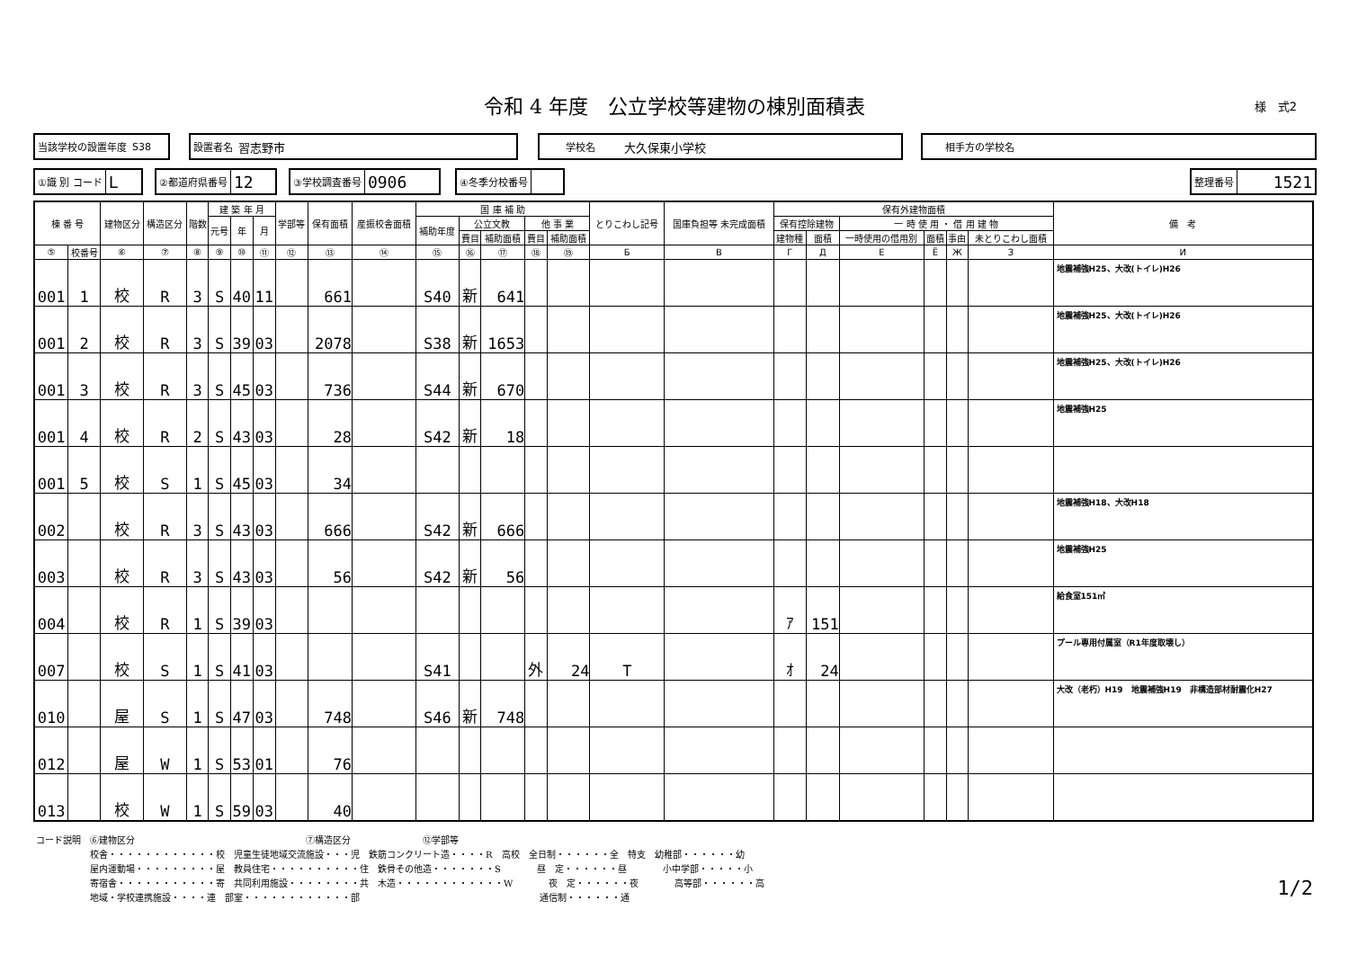令和 4 年度　公立学校等建物の棟別面積表 様　式2
当該学校の設置年度 S38 設置者名 習志野市 学校名 大久保東小学校 相手方の学校名
①識 別 コード L ②都道府県番号 12 ③学校調査番号 0906 ④冬季分校番号 整理番号 1521
| 棟 番 号 | | 建物区分 | 構造区分 | 階数 | 建 築 年 月 | | | 学部等 | 保有面積 | 産振校舎面積 | 国 庫 補 助 | | | | | とりこわし記号 | 国庫負担等 未完成面積 | 保有外建物面積 | | | | | | 備 考 |
| --- | --- | --- | --- | --- | --- | --- | --- | --- | --- | --- | --- | --- | --- | --- | --- | --- | --- | --- | --- | --- | --- | --- | --- | --- |
| | | | | | 元号 | 年 | 月 | | | | 補助年度 | 公立文教 | | 他 事 業 | | | | 保有控除建物 | | 一 時 使 用 ・ 借 用 建 物 | | | | |
| | | | | | | | | | | | | 費目 | 補助面積 | 費目 | 補助面積 | | | 建物種 | 面積 | 一時使用の借用別 | 面積 | 事由 | 未とりこわし面積 | |
| ⑤ | 校番号 | ⑥ | ⑦ | ⑧ | ⑨ | ⑩ | ⑪ | ⑫ | ⑬ | ⑭ | ⑮ | ⑯ | ⑰ | ⑱ | ⑲ | Б | В | Г | Д | Е | Ё | Ж | З | И |
| 001 | 1 | 校 | R | 3 | S | 40 | 11 | | 661 | | S40 | 新 | 641 | | | | | | | | | | | 地震補強H25、大改(トイレ)H26 |
| 001 | 2 | 校 | R | 3 | S | 39 | 03 | | 2078 | | S38 | 新 | 1653 | | | | | | | | | | | 地震補強H25、大改(トイレ)H26 |
| 001 | 3 | 校 | R | 3 | S | 45 | 03 | | 736 | | S44 | 新 | 670 | | | | | | | | | | | 地震補強H25、大改(トイレ)H26 |
| 001 | 4 | 校 | R | 2 | S | 43 | 03 | | 28 | | S42 | 新 | 18 | | | | | | | | | | | 地震補強H25 |
| 001 | 5 | 校 | S | 1 | S | 45 | 03 | | 34 | | | | | | | | | | | | | | | |
| 002 | | 校 | R | 3 | S | 43 | 03 | | 666 | | S42 | 新 | 666 | | | | | | | | | | | 地震補強H18、大改H18 |
| 003 | | 校 | R | 3 | S | 43 | 03 | | 56 | | S42 | 新 | 56 | | | | | | | | | | | 地震補強H25 |
| 004 | | 校 | R | 1 | S | 39 | 03 | | | | | | | | | | | ｱ | 151 | | | | | 給食室151㎡ |
| 007 | | 校 | S | 1 | S | 41 | 03 | | | | S41 | | | 外 | 24 | T | | ｵ | 24 | | | | | プール専用付属室（R1年度取壊し） |
| 010 | | 屋 | S | 1 | S | 47 | 03 | | 748 | | S46 | 新 | 748 | | | | | | | | | | | 大改（老朽）H19 地震補強H19 非構造部材耐震化H27 |
| 012 | | 屋 | W | 1 | S | 53 | 01 | | 76 | | | | | | | | | | | | | | | |
| 013 | | 校 | W | 1 | S | 59 | 03 | | 40 | | | | | | | | | | | | | | | |
コード説明　⑥建物区分　　　　　　　　　　　　　　　　　　　⑦構造区分　　　　　　　　⑫学部等
　　　　　　校舎・・・・・・・・・・・・校　児童生徒地域交流施設・・・児　鉄筋コンクリート造・・・・R　高校　全日制・・・・・・全　特支　幼稚部・・・・・・幼
　　　　　　屋内運動場・・・・・・・・・屋　教員住宅・・・・・・・・・・住　鉄骨その他造・・・・・・・S　　　　昼　定・・・・・・昼　　　　小中学部・・・・・小
　　　　　　寄宿舎・・・・・・・・・・・寄　共同利用施設・・・・・・・・共　木造・・・・・・・・・・・・W　　　　夜　定・・・・・・夜　　　　高等部・・・・・・高
　　　　　　地域・学校連携施設・・・・連　部室・・・・・・・・・・・・部　　　　　　　　　　　　　　　　　　　　通信制・・・・・・通
1/2